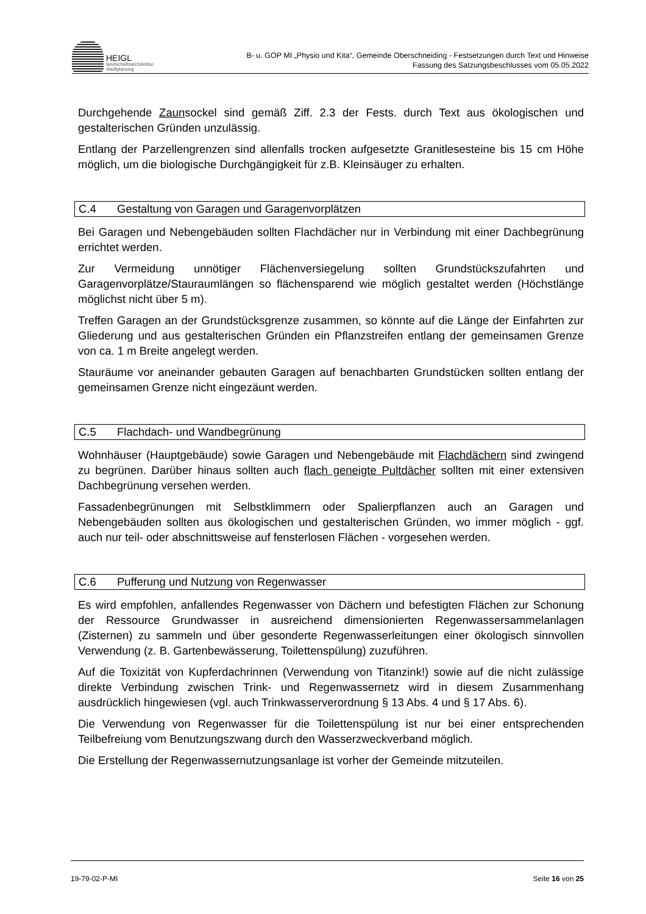HEIGL
landschaftsarchitektur
stadtplanung
B- u. GOP MI „Physio und Kita“, Gemeinde Oberschneiding - Festsetzungen durch Text und Hinweise
Fassung des Satzungsbeschlusses vom 05.05.2022
Durchgehende Zaunsockel sind gemäß Ziff. 2.3 der Fests. durch Text aus ökologischen und gestalterischen Gründen unzulässig.
Entlang der Parzellengrenzen sind allenfalls trocken aufgesetzte Granitlesesteine bis 15 cm Höhe möglich, um die biologische Durchgängigkeit für z.B. Kleinsäuger zu erhalten.
C.4 Gestaltung von Garagen und Garagenvorplätzen
Bei Garagen und Nebengebäuden sollten Flachdächer nur in Verbindung mit einer Dachbegrünung errichtet werden.
Zur Vermeidung unnötiger Flächenversiegelung sollten Grundstückszufahrten und Garagenvorplätze/Stauraumlängen so flächensparend wie möglich gestaltet werden (Höchstlänge möglichst nicht über 5 m).
Treffen Garagen an der Grundstücksgrenze zusammen, so könnte auf die Länge der Einfahrten zur Gliederung und aus gestalterischen Gründen ein Pflanzstreifen entlang der gemeinsamen Grenze von ca. 1 m Breite angelegt werden.
Stauräume vor aneinander gebauten Garagen auf benachbarten Grundstücken sollten entlang der gemeinsamen Grenze nicht eingezäunt werden.
C.5 Flachdach- und Wandbegrünung
Wohnhäuser (Hauptgebäude) sowie Garagen und Nebengebäude mit Flachdächern sind zwingend zu begrünen. Darüber hinaus sollten auch flach geneigte Pultdächer sollten mit einer extensiven Dachbegrünung versehen werden.
Fassadenbegrünungen mit Selbstklimmern oder Spalierpflanzen auch an Garagen und Nebengebäuden sollten aus ökologischen und gestalterischen Gründen, wo immer möglich - ggf. auch nur teil- oder abschnittsweise auf fensterlosen Flächen - vorgesehen werden.
C.6 Pufferung und Nutzung von Regenwasser
Es wird empfohlen, anfallendes Regenwasser von Dächern und befestigten Flächen zur Schonung der Ressource Grundwasser in ausreichend dimensionierten Regenwassersammelanlagen (Zisternen) zu sammeln und über gesonderte Regenwasserleitungen einer ökologisch sinnvollen Verwendung (z. B. Gartenbewässerung, Toilettenspülung) zuzuführen.
Auf die Toxizität von Kupferdachrinnen (Verwendung von Titanzink!) sowie auf die nicht zulässige direkte Verbindung zwischen Trink- und Regenwassernetz wird in diesem Zusammenhang ausdrücklich hingewiesen (vgl. auch Trinkwasserverordnung § 13 Abs. 4 und § 17 Abs. 6).
Die Verwendung von Regenwasser für die Toilettenspülung ist nur bei einer entsprechenden Teilbefreiung vom Benutzungszwang durch den Wasserzweckverband möglich.
Die Erstellung der Regenwassernutzungsanlage ist vorher der Gemeinde mitzuteilen.
19-79-02-P-MI Seite 16 von 25